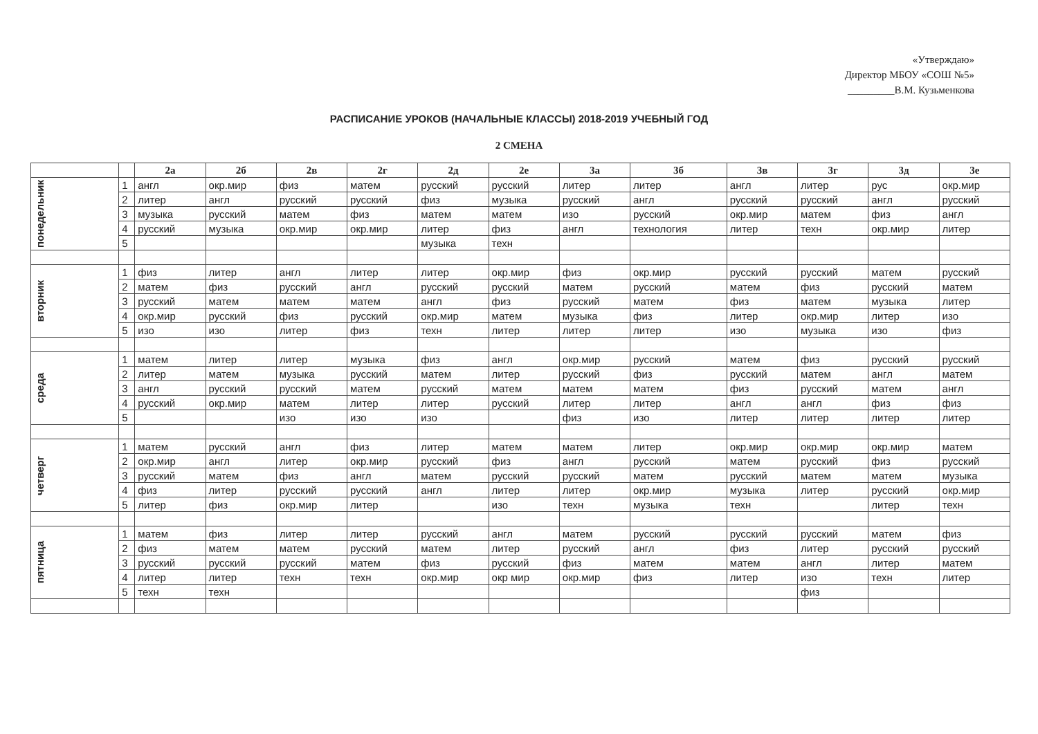«Утверждаю»
Директор МБОУ «СОШ №5»
_________В.М. Кузьменкова
РАСПИСАНИЕ УРОКОВ (НАЧАЛЬНЫЕ КЛАССЫ) 2018-2019 УЧЕБНЫЙ ГОД
2 СМЕНА
| | | 2а | 2б | 2в | 2г | 2д | 2е | 3а | 3б | 3в | 3г | 3д | 3е |
| --- | --- | --- | --- | --- | --- | --- | --- | --- | --- | --- | --- | --- | --- |
| понедельник | 1 | англ | окр.мир | физ | матем | русский | русский | литер | литер | англ | литер | рус | окр.мир |
| | 2 | литер | англ | русский | русский | физ | музыка | русский | англ | русский | русский | англ | русский |
| | 3 | музыка | русский | матем | физ | матем | матем | изо | русский | окр.мир | матем | физ | англ |
| | 4 | русский | музыка | окр.мир | окр.мир | литер | физ | англ | технология | литер | техн | окр.мир | литер |
| | 5 | | | | | музыка | техн | | | | | | |
| вторник | 1 | физ | литер | англ | литер | литер | окр.мир | физ | окр.мир | русский | русский | матем | русский |
| | 2 | матем | физ | русский | англ | русский | русский | матем | русский | матем | физ | русский | матем |
| | 3 | русский | матем | матем | матем | англ | физ | русский | матем | физ | матем | музыка | литер |
| | 4 | окр.мир | русский | физ | русский | окр.мир | матем | музыка | физ | литер | окр.мир | литер | изо |
| | 5 | изо | изо | литер | физ | техн | литер | литер | литер | изо | музыка | изо | физ |
| среда | 1 | матем | литер | литер | музыка | физ | англ | окр.мир | русский | матем | физ | русский | русский |
| | 2 | литер | матем | музыка | русский | матем | литер | русский | физ | русский | матем | англ | матем |
| | 3 | англ | русский | русский | матем | русский | матем | матем | матем | физ | русский | матем | англ |
| | 4 | русский | окр.мир | матем | литер | литер | русский | литер | литер | англ | англ | физ | физ |
| | 5 | | | изо | изо | изо | | физ | изо | литер | литер | литер | литер |
| четверг | 1 | матем | русский | англ | физ | литер | матем | матем | литер | окр.мир | окр.мир | окр.мир | матем |
| | 2 | окр.мир | англ | литер | окр.мир | русский | физ | англ | русский | матем | русский | физ | русский |
| | 3 | русский | матем | физ | англ | матем | русский | русский | матем | русский | матем | матем | музыка |
| | 4 | физ | литер | русский | русский | англ | литер | литер | окр.мир | музыка | литер | русский | окр.мир |
| | 5 | литер | физ | окр.мир | литер | | изо | техн | музыка | техн | | литер | техн |
| пятница | 1 | матем | физ | литер | литер | русский | англ | матем | русский | русский | русский | матем | физ |
| | 2 | физ | матем | матем | русский | матем | литер | русский | англ | физ | литер | русский | русский |
| | 3 | русский | русский | русский | матем | физ | русский | физ | матем | матем | англ | литер | матем |
| | 4 | литер | литер | техн | техн | окр.мир | окр мир | окр.мир | физ | литер | изо | техн | литер |
| | 5 | техн | техн | | | | | | | | физ | | |